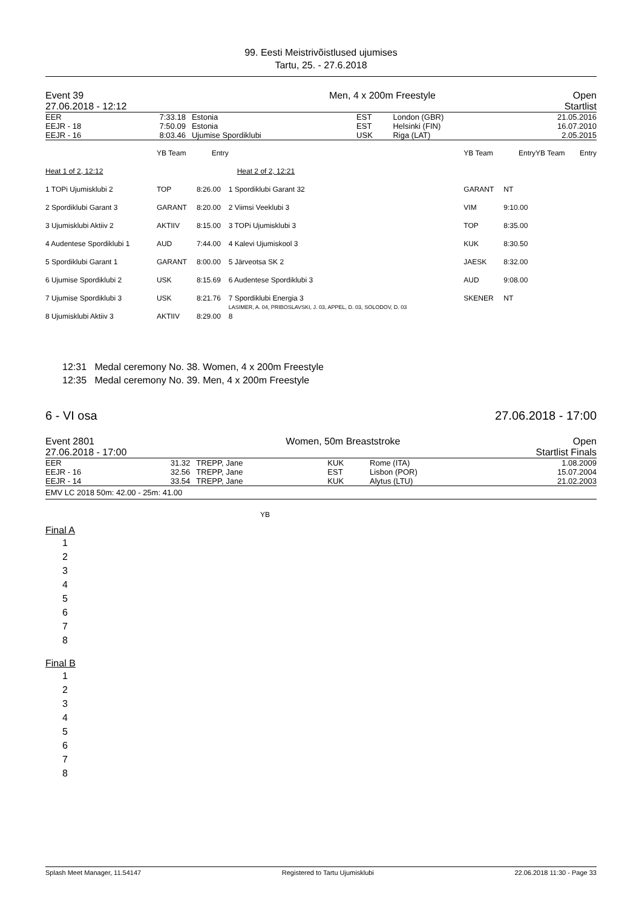99. Eesti Meistrivõistlused ujumises
Tartu, 25. - 27.6.2018
| Event 39 27.06.2018 - 12:12 | Men, 4 x 200m Freestyle | Open Startlist |
| EER | 7:33.18 | Estonia | EST | London (GBR) | 21.05.2016 |
| EEJR - 18 | 7:50.09 | Estonia | EST | Helsinki (FIN) | 16.07.2010 |
| EEJR - 16 | 8:03.46 | Ujumise Spordiklubi | USK | Riga (LAT) | 2.05.2015 |
| | YB Team | Entry | | YB Team | Entry | | YB Team | Entry |
| Heat 1 of 2, 12:12 | | | Heat 2 of 2, 12:21 | | | | | |
| 1 TOPi Ujumisklubi 2 | TOP | 8:26.00 | 1 Spordiklubi Garant 32 | GARANT | NT | | | |
| 2 Spordiklubi Garant 3 | GARANT | 8:20.00 | 2 Viimsi Veeklubi 3 | VIM | 9:10.00 | | | |
| 3 Ujumisklubi Aktiiv 2 | AKTIIV | 8:15.00 | 3 TOPi Ujumisklubi 3 | TOP | 8:35.00 | | | |
| 4 Audentese Spordiklubi 1 | AUD | 7:44.00 | 4 Kalevi Ujumiskool 3 | KUK | 8:30.50 | | | |
| 5 Spordiklubi Garant 1 | GARANT | 8:00.00 | 5 Järveotsa SK 2 | JAESK | 8:32.00 | | | |
| 6 Ujumise Spordiklubi 2 | USK | 8:15.69 | 6 Audentese Spordiklubi 3 | AUD | 9:08.00 | | | |
| 7 Ujumise Spordiklubi 3 | USK | 8:21.76 | 7 Spordiklubi Energia 3 LASIMER, A. 04, PRIBOSLAVSKI, J. 03, APPEL, D. 03, SOLODOV, D. 03 | SKENER | NT | | | |
| 8 Ujumisklubi Aktiiv 3 | AKTIIV | 8:29.00 | 8 | | | | | |
12:31 Medal ceremony No. 38. Women, 4 x 200m Freestyle
12:35 Medal ceremony No. 39. Men, 4 x 200m Freestyle
| 6 - VI osa | 27.06.2018 - 17:00 |
| Event 2801 27.06.2018 - 17:00 | Women, 50m Breaststroke | Open Startlist Finals |
| EER | 31.32 | TREPP, Jane | KUK | Rome (ITA) | 1.08.2009 |
| EEJR - 16 | 32.56 | TREPP, Jane | EST | Lisbon (POR) | 15.07.2004 |
| EEJR - 14 | 33.54 | TREPP, Jane | KUK | Alytus (LTU) | 21.02.2003 |
EMV LC 2018 50m: 42.00 - 25m: 41.00
YB
Final A
| 1 |
| 2 |
| 3 |
| 4 |
| 5 |
| 6 |
| 7 |
| 8 |
Final B
| 1 |
| 2 |
| 3 |
| 4 |
| 5 |
| 6 |
| 7 |
| 8 |
Splash Meet Manager, 11.54147 Registered to Tartu Ujumisklubi 22.06.2018 11:30 - Page 33